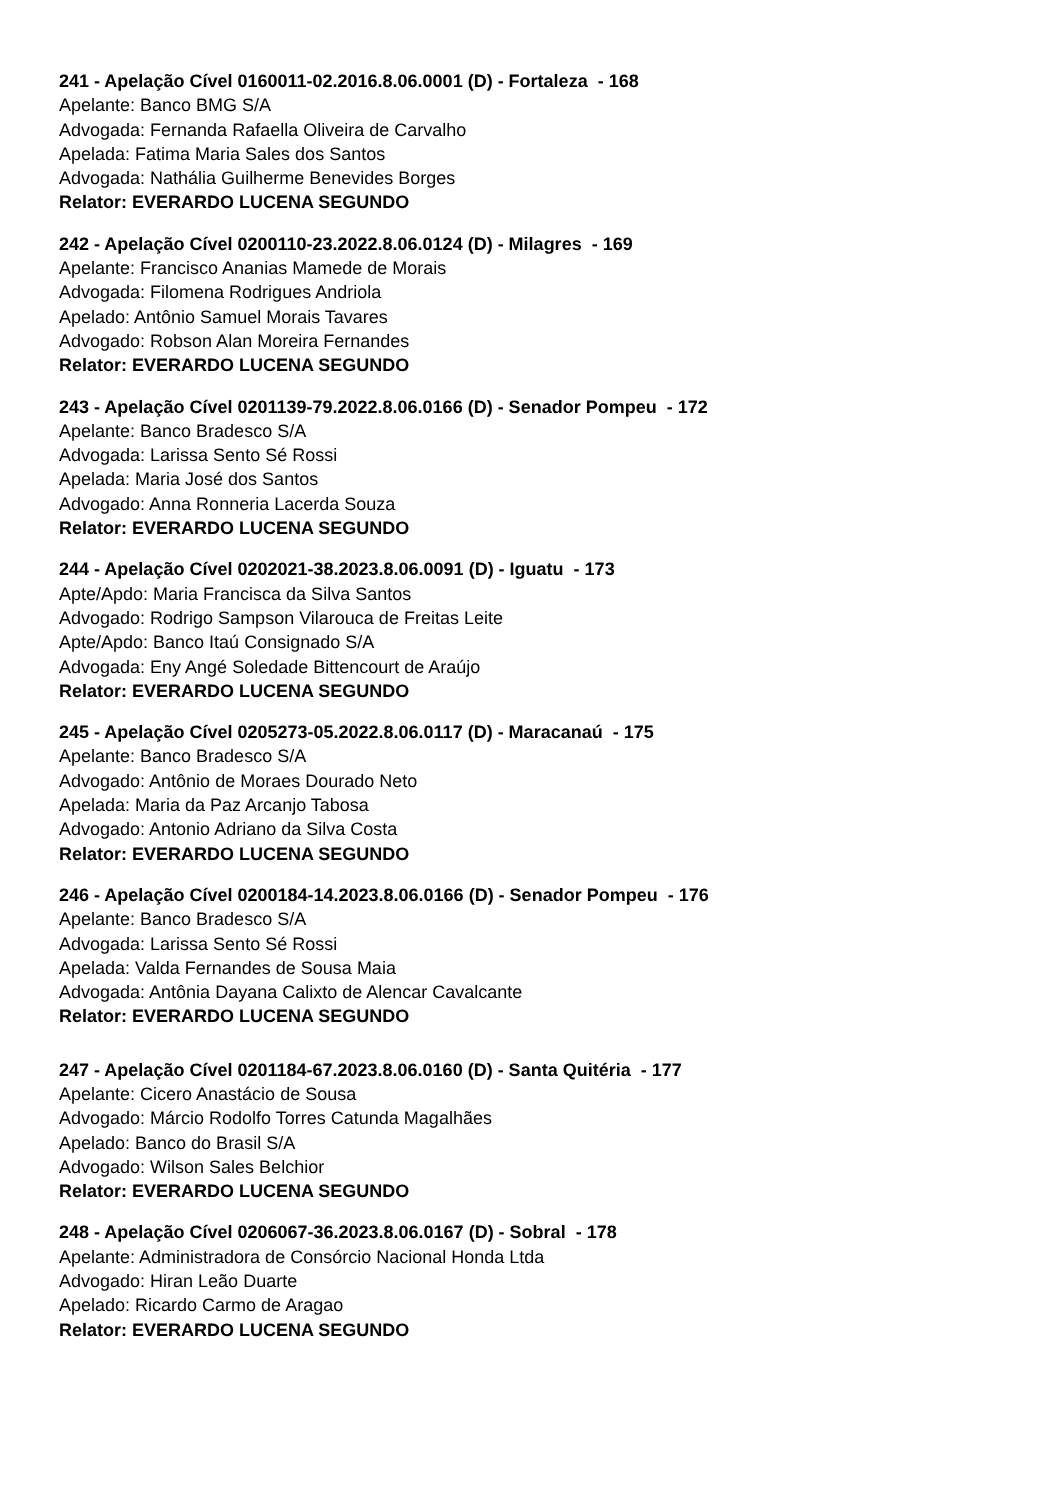241 - Apelação Cível 0160011-02.2016.8.06.0001 (D) - Fortaleza - 168
Apelante: Banco BMG S/A
Advogada: Fernanda Rafaella Oliveira de Carvalho
Apelada: Fatima Maria Sales dos Santos
Advogada: Nathália Guilherme Benevides Borges
Relator: EVERARDO LUCENA SEGUNDO
242 - Apelação Cível 0200110-23.2022.8.06.0124 (D) - Milagres - 169
Apelante: Francisco Ananias Mamede de Morais
Advogada: Filomena Rodrigues Andriola
Apelado: Antônio Samuel Morais Tavares
Advogado: Robson Alan Moreira Fernandes
Relator: EVERARDO LUCENA SEGUNDO
243 - Apelação Cível 0201139-79.2022.8.06.0166 (D) - Senador Pompeu - 172
Apelante: Banco Bradesco S/A
Advogada: Larissa Sento Sé Rossi
Apelada: Maria José dos Santos
Advogado: Anna Ronneria Lacerda Souza
Relator: EVERARDO LUCENA SEGUNDO
244 - Apelação Cível 0202021-38.2023.8.06.0091 (D) - Iguatu - 173
Apte/Apdo: Maria Francisca da Silva Santos
Advogado: Rodrigo Sampson Vilarouca de Freitas Leite
Apte/Apdo: Banco Itaú Consignado S/A
Advogada: Eny Angé Soledade Bittencourt de Araújo
Relator: EVERARDO LUCENA SEGUNDO
245 - Apelação Cível 0205273-05.2022.8.06.0117 (D) - Maracanaú - 175
Apelante: Banco Bradesco S/A
Advogado: Antônio de Moraes Dourado Neto
Apelada: Maria da Paz Arcanjo Tabosa
Advogado: Antonio Adriano da Silva Costa
Relator: EVERARDO LUCENA SEGUNDO
246 - Apelação Cível 0200184-14.2023.8.06.0166 (D) - Senador Pompeu - 176
Apelante: Banco Bradesco S/A
Advogada: Larissa Sento Sé Rossi
Apelada: Valda Fernandes de Sousa Maia
Advogada: Antônia Dayana Calixto de Alencar Cavalcante
Relator: EVERARDO LUCENA SEGUNDO
247 - Apelação Cível 0201184-67.2023.8.06.0160 (D) - Santa Quitéria - 177
Apelante: Cicero Anastácio de Sousa
Advogado: Márcio Rodolfo Torres Catunda Magalhães
Apelado: Banco do Brasil S/A
Advogado: Wilson Sales Belchior
Relator: EVERARDO LUCENA SEGUNDO
248 - Apelação Cível 0206067-36.2023.8.06.0167 (D) - Sobral - 178
Apelante: Administradora de Consórcio Nacional Honda Ltda
Advogado: Hiran Leão Duarte
Apelado: Ricardo Carmo de Aragao
Relator: EVERARDO LUCENA SEGUNDO